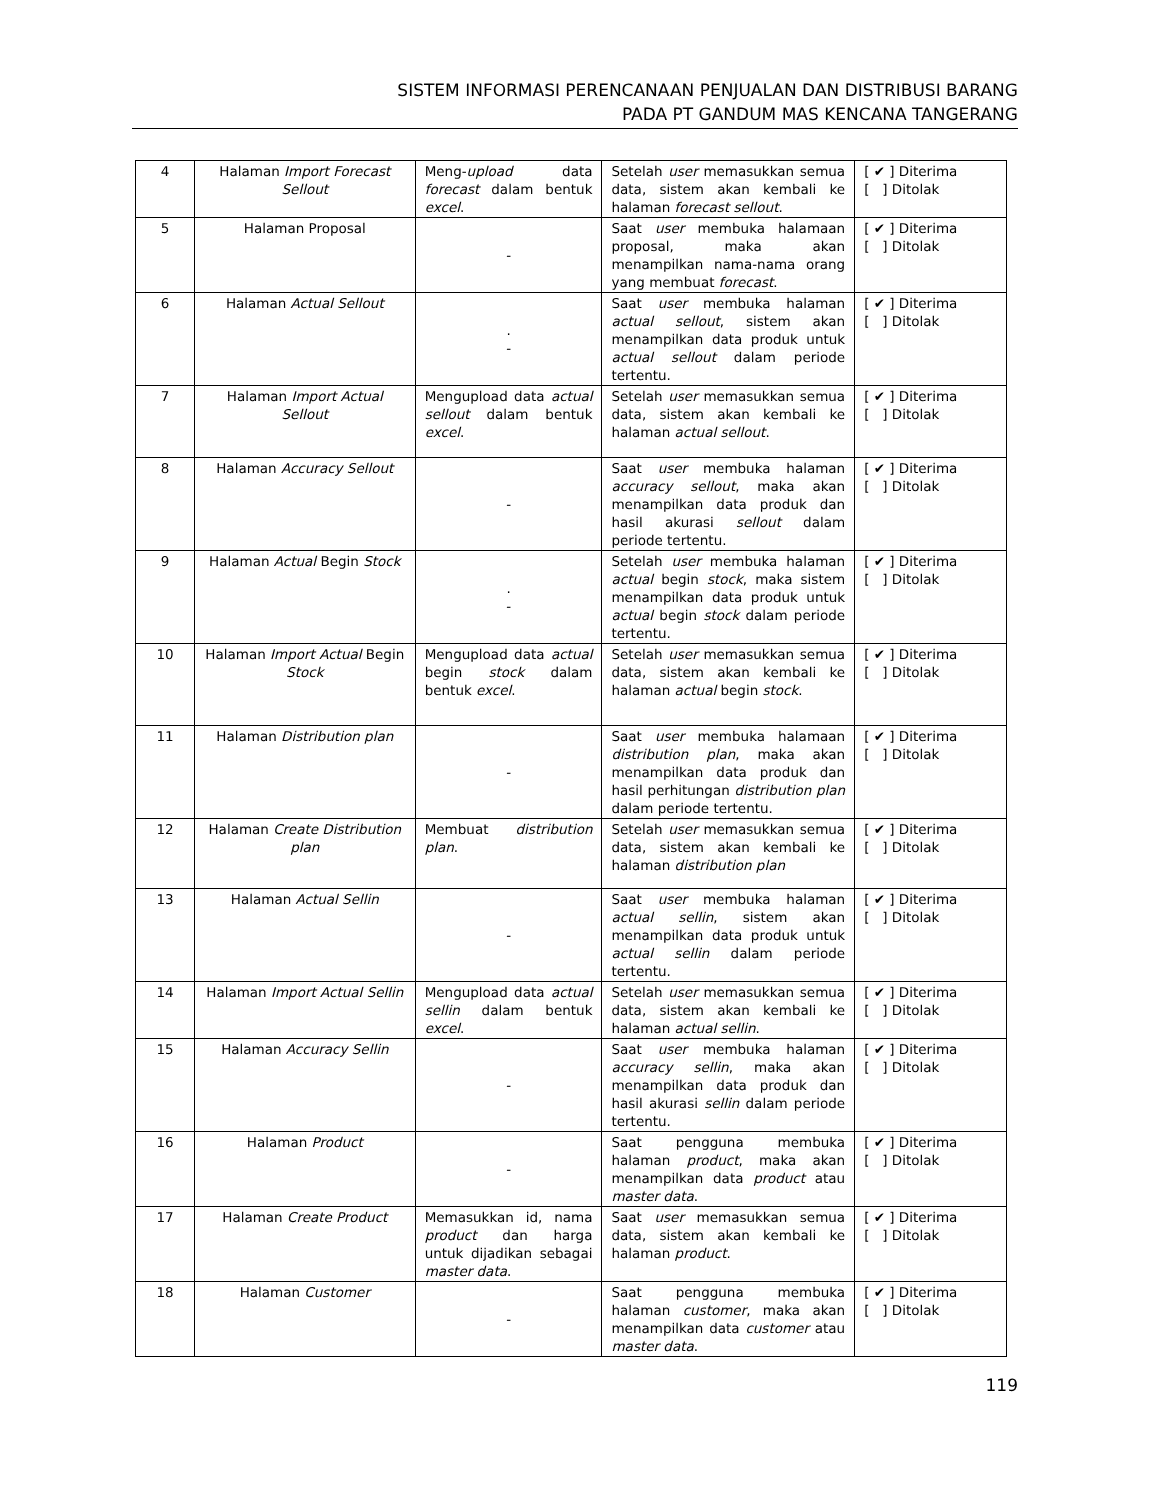SISTEM INFORMASI PERENCANAAN PENJUALAN DAN DISTRIBUSI BARANG
PADA PT GANDUM MAS KENCANA TANGERANG
| 4 | Halaman Import Forecast Sellout | Meng- upload data forecast dalam bentuk excel . | Setelah user memasukkan semua data, sistem akan kembali ke halaman forecast sellout . | [ ✔ ] Diterima [ ] Ditolak |
| 5 | Halaman Proposal | - | Saat user membuka halamaan proposal, maka akan menampilkan nama-nama orang yang membuat forecast . | [ ✔ ] Diterima [ ] Ditolak |
| 6 | Halaman Actual Sellout | . - | Saat user membuka halaman actual sellout , sistem akan menampilkan data produk untuk actual sellout dalam periode tertentu. | [ ✔ ] Diterima [ ] Ditolak |
| 7 | Halaman Import Actual Sellout | Mengupload data actual sellout dalam bentuk excel . | Setelah user memasukkan semua data, sistem akan kembali ke halaman actual sellout . | [ ✔ ] Diterima [ ] Ditolak |
| 8 | Halaman Accuracy Sellout | - | Saat user membuka halaman accuracy sellout , maka akan menampilkan data produk dan hasil akurasi sellout dalam periode tertentu. | [ ✔ ] Diterima [ ] Ditolak |
| 9 | Halaman Actual Begin Stock | . - | Setelah user membuka halaman actual begin stock , maka sistem menampilkan data produk untuk actual begin stock dalam periode tertentu. | [ ✔ ] Diterima [ ] Ditolak |
| 10 | Halaman Import Actual Begin Stock | Mengupload data actual begin stock dalam bentuk excel . | Setelah user memasukkan semua data, sistem akan kembali ke halaman actual begin stock . | [ ✔ ] Diterima [ ] Ditolak |
| 11 | Halaman Distribution plan | - | Saat user membuka halamaan distribution plan , maka akan menampilkan data produk dan hasil perhitungan distribution plan dalam periode tertentu. | [ ✔ ] Diterima [ ] Ditolak |
| 12 | Halaman Create Distribution plan | Membuat distribution plan . | Setelah user memasukkan semua data, sistem akan kembali ke halaman distribution plan | [ ✔ ] Diterima [ ] Ditolak |
| 13 | Halaman Actual Sellin | - | Saat user membuka halaman actual sellin , sistem akan menampilkan data produk untuk actual sellin dalam periode tertentu. | [ ✔ ] Diterima [ ] Ditolak |
| 14 | Halaman Import Actual Sellin | Mengupload data actual sellin dalam bentuk excel . | Setelah user memasukkan semua data, sistem akan kembali ke halaman actual sellin . | [ ✔ ] Diterima [ ] Ditolak |
| 15 | Halaman Accuracy Sellin | - | Saat user membuka halaman accuracy sellin , maka akan menampilkan data produk dan hasil akurasi sellin dalam periode tertentu. | [ ✔ ] Diterima [ ] Ditolak |
| 16 | Halaman Product | - | Saat pengguna membuka halaman product , maka akan menampilkan data product atau master data . | [ ✔ ] Diterima [ ] Ditolak |
| 17 | Halaman Create Product | Memasukkan id, nama product dan harga untuk dijadikan sebagai master data . | Saat user memasukkan semua data, sistem akan kembali ke halaman product . | [ ✔ ] Diterima [ ] Ditolak |
| 18 | Halaman Customer | - | Saat pengguna membuka halaman customer , maka akan menampilkan data customer atau master data . | [ ✔ ] Diterima [ ] Ditolak |
119